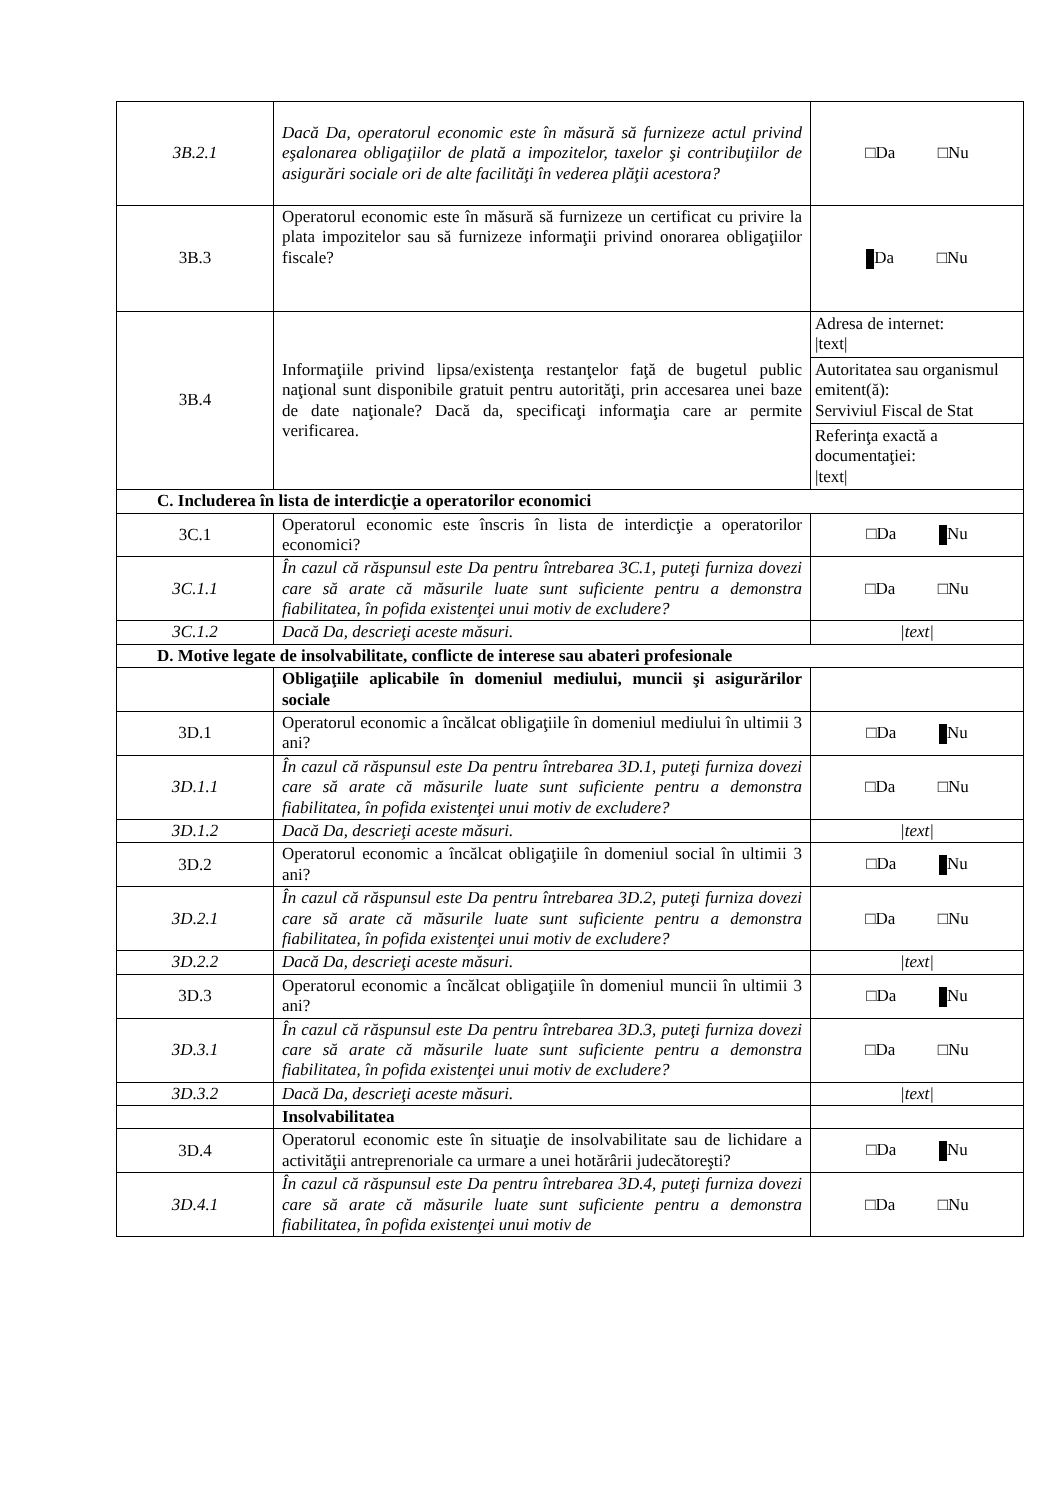| 3B.2.1 | Dacă Da, operatorul economic este în măsură să furnizeze actul privind eşalonarea obligaţiilor de plată a impozitelor, taxelor şi contribuţiilor de asigurări sociale ori de alte facilităţi în vederea plăţii acestora? | □Da □Nu |
| 3B.3 | Operatorul economic este în măsură să furnizeze un certificat cu privire la plata impozitelor sau să furnizeze informaţii privind onorarea obligaţiilor fiscale? | Da □Nu |
| 3B.4 | Informaţiile privind lipsa/existenţa restanţelor faţă de bugetul public naţional sunt disponibile gratuit pentru autorităţi, prin accesarea unei baze de date naţionale? Dacă da, specificaţi informaţia care ar permite verificarea. | / Adresa de internet: /text/ / / Autoritatea sau organismul emitent(ă): Serviviul Fiscal de Stat / / Referinţa exactă a documentaţiei: /text/ / |
| C. Includerea în lista de interdicţie a operatorilor economici | | |
| 3C.1 | Operatorul economic este înscris în lista de interdicţie a operatorilor economici? | □Da Nu |
| 3C.1.1 | În cazul că răspunsul este Da pentru întrebarea 3C.1, puteţi furniza dovezi care să arate că măsurile luate sunt suficiente pentru a demonstra fiabilitatea, în pofida existenţei unui motiv de excludere? | □Da □Nu |
| 3C.1.2 | Dacă Da, descrieţi aceste măsuri. | /text/ |
| D. Motive legate de insolvabilitate, conflicte de interese sau abateri profesionale | | |
| | Obligaţiile aplicabile în domeniul mediului, muncii şi asigurărilor sociale | |
| 3D.1 | Operatorul economic a încălcat obligaţiile în domeniul mediului în ultimii 3 ani? | □Da Nu |
| 3D.1.1 | În cazul că răspunsul este Da pentru întrebarea 3D.1, puteţi furniza dovezi care să arate că măsurile luate sunt suficiente pentru a demonstra fiabilitatea, în pofida existenţei unui motiv de excludere? | □Da □Nu |
| 3D.1.2 | Dacă Da, descrieţi aceste măsuri. | /text/ |
| 3D.2 | Operatorul economic a încălcat obligaţiile în domeniul social în ultimii 3 ani? | □Da Nu |
| 3D.2.1 | În cazul că răspunsul este Da pentru întrebarea 3D.2, puteţi furniza dovezi care să arate că măsurile luate sunt suficiente pentru a demonstra fiabilitatea, în pofida existenţei unui motiv de excludere? | □Da □Nu |
| 3D.2.2 | Dacă Da, descrieţi aceste măsuri. | /text/ |
| 3D.3 | Operatorul economic a încălcat obligaţiile în domeniul muncii în ultimii 3 ani? | □Da Nu |
| 3D.3.1 | În cazul că răspunsul este Da pentru întrebarea 3D.3, puteţi furniza dovezi care să arate că măsurile luate sunt suficiente pentru a demonstra fiabilitatea, în pofida existenţei unui motiv de excludere? | □Da □Nu |
| 3D.3.2 | Dacă Da, descrieţi aceste măsuri. | /text/ |
| | Insolvabilitatea | |
| 3D.4 | Operatorul economic este în situaţie de insolvabilitate sau de lichidare a activităţii antreprenoriale ca urmare a unei hotărârii judecătoreşti? | □Da Nu |
| 3D.4.1 | În cazul că răspunsul este Da pentru întrebarea 3D.4, puteţi furniza dovezi care să arate că măsurile luate sunt suficiente pentru a demonstra fiabilitatea, în pofida existenţei unui motiv de | □Da □Nu |